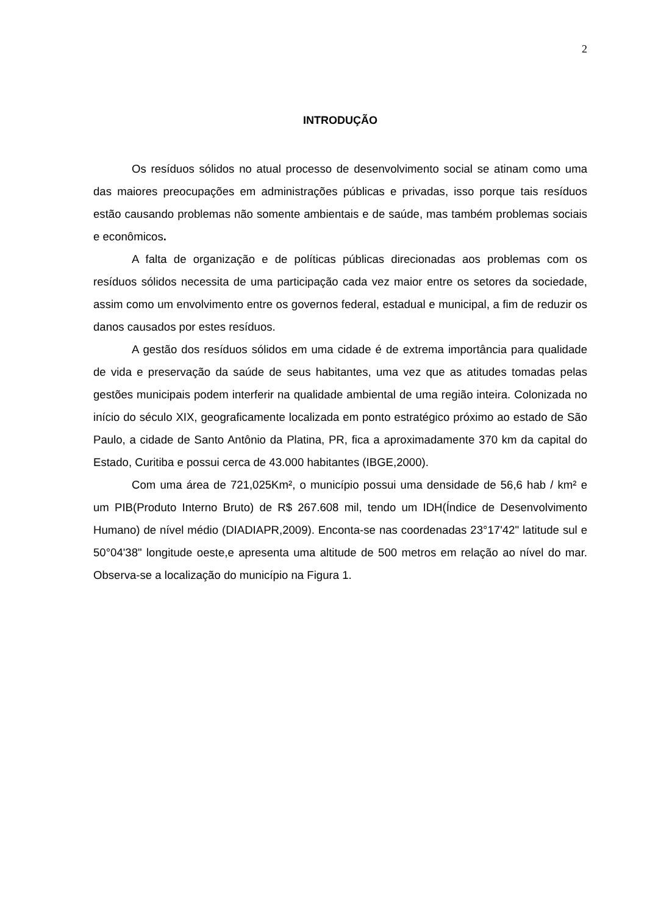2
INTRODUÇÃO
Os resíduos sólidos no atual processo de desenvolvimento social se atinam como uma das maiores preocupações em administrações públicas e privadas, isso porque tais resíduos estão causando problemas não somente ambientais e de saúde, mas também problemas sociais e econômicos.
A falta de organização e de políticas públicas direcionadas aos problemas com os resíduos sólidos necessita de uma participação cada vez maior entre os setores da sociedade, assim como um envolvimento entre os governos federal, estadual e municipal, a fim de reduzir os danos causados por estes resíduos.
A gestão dos resíduos sólidos em uma cidade é de extrema importância para qualidade de vida e preservação da saúde de seus habitantes, uma vez que as atitudes tomadas pelas gestões municipais podem interferir na qualidade ambiental de uma região inteira. Colonizada no início do século XIX, geograficamente localizada em ponto estratégico próximo ao estado de São Paulo, a cidade de Santo Antônio da Platina, PR, fica a aproximadamente 370 km da capital do Estado, Curitiba e possui cerca de 43.000 habitantes (IBGE,2000).
Com uma área de 721,025Km², o município possui uma densidade de 56,6 hab / km² e um PIB(Produto Interno Bruto) de R$ 267.608 mil, tendo um IDH(Índice de Desenvolvimento Humano) de nível médio (DIADIAPR,2009). Enconta-se nas coordenadas 23°17'42" latitude sul e 50°04'38" longitude oeste,e apresenta uma altitude de 500 metros em relação ao nível do mar. Observa-se a localização do município na Figura 1.